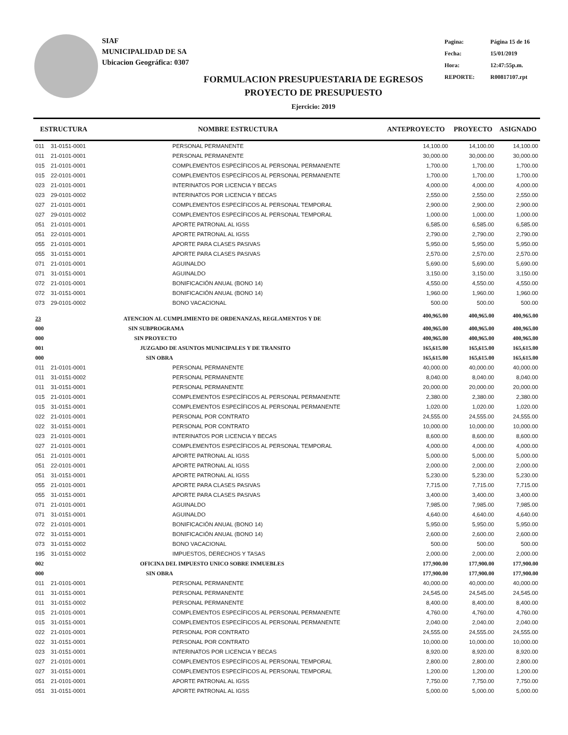SIAF
MUNICIPALIDAD DE SA
Ubicacion Geográfica: 0307
| Pagina: | Página 15 de 16 |
| Fecha: | 15/01/2019 |
| Hora: | 12:47:55p.m. |
| REPORTE: | R00817107.rpt |
FORMULACION PRESUPUESTARIA DE EGRESOS
PROYECTO DE PRESUPUESTO
Ejercicio: 2019
| ESTRUCTURA | | NOMBRE ESTRUCTURA | ANTEPROYECTO | PROYECTO | ASIGNADO |
| --- | --- | --- | --- | --- | --- |
| 011 | 31-0151-0001 | PERSONAL PERMANENTE | 14,100.00 | 14,100.00 | 14,100.00 |
| 011 | 21-0101-0001 | PERSONAL PERMANENTE | 30,000.00 | 30,000.00 | 30,000.00 |
| 015 | 21-0101-0001 | COMPLEMENTOS ESPECÍFICOS AL PERSONAL PERMANENTE | 1,700.00 | 1,700.00 | 1,700.00 |
| 015 | 22-0101-0001 | COMPLEMENTOS ESPECÍFICOS AL PERSONAL PERMANENTE | 1,700.00 | 1,700.00 | 1,700.00 |
| 023 | 21-0101-0001 | INTERINATOS POR LICENCIA Y BECAS | 4,000.00 | 4,000.00 | 4,000.00 |
| 023 | 29-0101-0002 | INTERINATOS POR LICENCIA Y BECAS | 2,550.00 | 2,550.00 | 2,550.00 |
| 027 | 21-0101-0001 | COMPLEMENTOS ESPECÍFICOS AL PERSONAL TEMPORAL | 2,900.00 | 2,900.00 | 2,900.00 |
| 027 | 29-0101-0002 | COMPLEMENTOS ESPECÍFICOS AL PERSONAL TEMPORAL | 1,000.00 | 1,000.00 | 1,000.00 |
| 051 | 21-0101-0001 | APORTE PATRONAL AL IGSS | 6,585.00 | 6,585.00 | 6,585.00 |
| 051 | 22-0101-0001 | APORTE PATRONAL AL IGSS | 2,790.00 | 2,790.00 | 2,790.00 |
| 055 | 21-0101-0001 | APORTE PARA CLASES PASIVAS | 5,950.00 | 5,950.00 | 5,950.00 |
| 055 | 31-0151-0001 | APORTE PARA CLASES PASIVAS | 2,570.00 | 2,570.00 | 2,570.00 |
| 071 | 21-0101-0001 | AGUINALDO | 5,690.00 | 5,690.00 | 5,690.00 |
| 071 | 31-0151-0001 | AGUINALDO | 3,150.00 | 3,150.00 | 3,150.00 |
| 072 | 21-0101-0001 | BONIFICACIÓN ANUAL (BONO 14) | 4,550.00 | 4,550.00 | 4,550.00 |
| 072 | 31-0151-0001 | BONIFICACIÓN ANUAL (BONO 14) | 1,960.00 | 1,960.00 | 1,960.00 |
| 073 | 29-0101-0002 | BONO VACACIONAL | 500.00 | 500.00 | 500.00 |
| 23 | | ATENCION AL CUMPLIMIENTO DE ORDENANZAS, REGLAMENTOS Y DE | 400,965.00 | 400,965.00 | 400,965.00 |
| 000 | | SIN SUBPROGRAMA | 400,965.00 | 400,965.00 | 400,965.00 |
| 000 | | SIN PROYECTO | 400,965.00 | 400,965.00 | 400,965.00 |
| 001 | | JUZGADO DE ASUNTOS MUNICIPALES Y DE TRANSITO | 165,615.00 | 165,615.00 | 165,615.00 |
| 000 | | SIN OBRA | 165,615.00 | 165,615.00 | 165,615.00 |
| 011 | 21-0101-0001 | PERSONAL PERMANENTE | 40,000.00 | 40,000.00 | 40,000.00 |
| 011 | 31-0151-0002 | PERSONAL PERMANENTE | 8,040.00 | 8,040.00 | 8,040.00 |
| 011 | 31-0151-0001 | PERSONAL PERMANENTE | 20,000.00 | 20,000.00 | 20,000.00 |
| 015 | 21-0101-0001 | COMPLEMENTOS ESPECÍFICOS AL PERSONAL PERMANENTE | 2,380.00 | 2,380.00 | 2,380.00 |
| 015 | 31-0151-0001 | COMPLEMENTOS ESPECÍFICOS AL PERSONAL PERMANENTE | 1,020.00 | 1,020.00 | 1,020.00 |
| 022 | 21-0101-0001 | PERSONAL POR CONTRATO | 24,555.00 | 24,555.00 | 24,555.00 |
| 022 | 31-0151-0001 | PERSONAL POR CONTRATO | 10,000.00 | 10,000.00 | 10,000.00 |
| 023 | 21-0101-0001 | INTERINATOS POR LICENCIA Y BECAS | 8,600.00 | 8,600.00 | 8,600.00 |
| 027 | 21-0101-0001 | COMPLEMENTOS ESPECÍFICOS AL PERSONAL TEMPORAL | 4,000.00 | 4,000.00 | 4,000.00 |
| 051 | 21-0101-0001 | APORTE PATRONAL AL IGSS | 5,000.00 | 5,000.00 | 5,000.00 |
| 051 | 22-0101-0001 | APORTE PATRONAL AL IGSS | 2,000.00 | 2,000.00 | 2,000.00 |
| 051 | 31-0151-0001 | APORTE PATRONAL AL IGSS | 5,230.00 | 5,230.00 | 5,230.00 |
| 055 | 21-0101-0001 | APORTE PARA CLASES PASIVAS | 7,715.00 | 7,715.00 | 7,715.00 |
| 055 | 31-0151-0001 | APORTE PARA CLASES PASIVAS | 3,400.00 | 3,400.00 | 3,400.00 |
| 071 | 21-0101-0001 | AGUINALDO | 7,985.00 | 7,985.00 | 7,985.00 |
| 071 | 31-0151-0001 | AGUINALDO | 4,640.00 | 4,640.00 | 4,640.00 |
| 072 | 21-0101-0001 | BONIFICACIÓN ANUAL (BONO 14) | 5,950.00 | 5,950.00 | 5,950.00 |
| 072 | 31-0151-0001 | BONIFICACIÓN ANUAL (BONO 14) | 2,600.00 | 2,600.00 | 2,600.00 |
| 073 | 31-0151-0002 | BONO VACACIONAL | 500.00 | 500.00 | 500.00 |
| 195 | 31-0151-0002 | IMPUESTOS, DERECHOS Y TASAS | 2,000.00 | 2,000.00 | 2,000.00 |
| 002 | | OFICINA DEL IMPUESTO UNICO SOBRE INMUEBLES | 177,900.00 | 177,900.00 | 177,900.00 |
| 000 | | SIN OBRA | 177,900.00 | 177,900.00 | 177,900.00 |
| 011 | 21-0101-0001 | PERSONAL PERMANENTE | 40,000.00 | 40,000.00 | 40,000.00 |
| 011 | 31-0151-0001 | PERSONAL PERMANENTE | 24,545.00 | 24,545.00 | 24,545.00 |
| 011 | 31-0151-0002 | PERSONAL PERMANENTE | 8,400.00 | 8,400.00 | 8,400.00 |
| 015 | 21-0101-0001 | COMPLEMENTOS ESPECÍFICOS AL PERSONAL PERMANENTE | 4,760.00 | 4,760.00 | 4,760.00 |
| 015 | 31-0151-0001 | COMPLEMENTOS ESPECÍFICOS AL PERSONAL PERMANENTE | 2,040.00 | 2,040.00 | 2,040.00 |
| 022 | 21-0101-0001 | PERSONAL POR CONTRATO | 24,555.00 | 24,555.00 | 24,555.00 |
| 022 | 31-0151-0001 | PERSONAL POR CONTRATO | 10,000.00 | 10,000.00 | 10,000.00 |
| 023 | 31-0151-0001 | INTERINATOS POR LICENCIA Y BECAS | 8,920.00 | 8,920.00 | 8,920.00 |
| 027 | 21-0101-0001 | COMPLEMENTOS ESPECÍFICOS AL PERSONAL TEMPORAL | 2,800.00 | 2,800.00 | 2,800.00 |
| 027 | 31-0151-0001 | COMPLEMENTOS ESPECÍFICOS AL PERSONAL TEMPORAL | 1,200.00 | 1,200.00 | 1,200.00 |
| 051 | 21-0101-0001 | APORTE PATRONAL AL IGSS | 7,750.00 | 7,750.00 | 7,750.00 |
| 051 | 31-0151-0001 | APORTE PATRONAL AL IGSS | 5,000.00 | 5,000.00 | 5,000.00 |